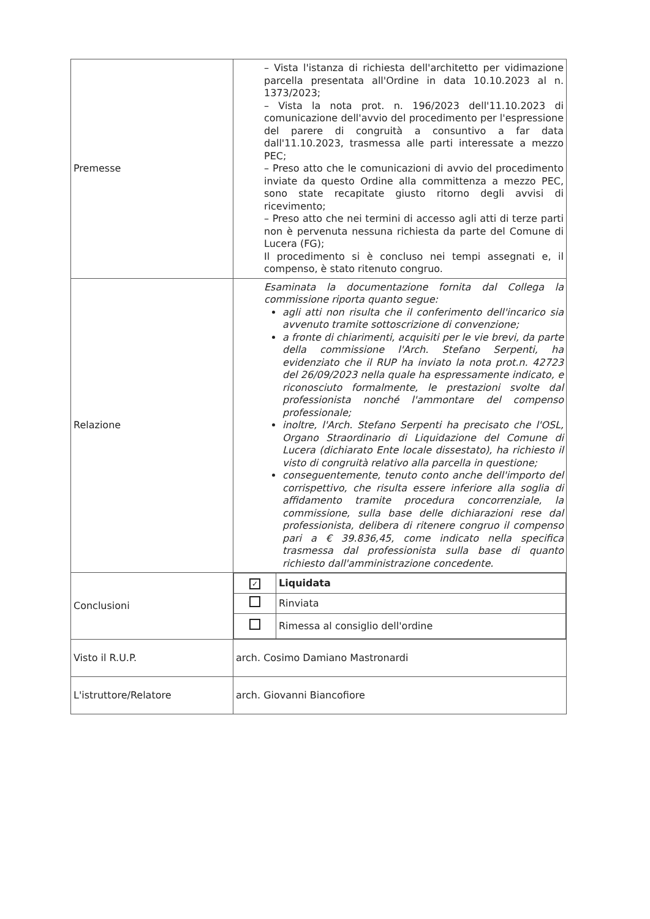| Premesse | – Vista l'istanza di richiesta dell'architetto per vidimazione parcella presentata all'Ordine in data 10.10.2023 al n. 1373/2023; – Vista la nota prot. n. 196/2023 dell'11.10.2023 di comunicazione dell'avvio del procedimento per l'espressione del parere di congruità a consuntivo a far data dall'11.10.2023, trasmessa alle parti interessate a mezzo PEC; – Preso atto che le comunicazioni di avvio del procedimento inviate da questo Ordine alla committenza a mezzo PEC, sono state recapitate giusto ritorno degli avvisi di ricevimento; – Preso atto che nei termini di accesso agli atti di terze parti non è pervenuta nessuna richiesta da parte del Comune di Lucera (FG); Il procedimento si è concluso nei tempi assegnati e, il compenso, è stato ritenuto congruo. |
| Relazione | Esaminata la documentazione fornita dal Collega la commissione riporta quanto segue: agli atti non risulta che il conferimento dell'incarico sia avvenuto tramite sottoscrizione di convenzione; a fronte di chiarimenti, acquisiti per le vie brevi, da parte della commissione l'Arch. Stefano Serpenti, ha evidenziato che il RUP ha inviato la nota prot.n. 42723 del 26/09/2023 nella quale ha espressamente indicato, e riconosciuto formalmente, le prestazioni svolte dal professionista nonché l'ammontare del compenso professionale; inoltre, l'Arch. Stefano Serpenti ha precisato che l'OSL, Organo Straordinario di Liquidazione del Comune di Lucera (dichiarato Ente locale dissestato), ha richiesto il visto di congruità relativo alla parcella in questione; conseguentemente, tenuto conto anche dell'importo del corrispettivo, che risulta essere inferiore alla soglia di affidamento tramite procedura concorrenziale, la commissione, sulla base delle dichiarazioni rese dal professionista, delibera di ritenere congruo il compenso pari a € 39.836,45, come indicato nella specifica trasmessa dal professionista sulla base di quanto richiesto dall'amministrazione concedente. |
| Conclusioni | / ✓ / Liquidata / / / Rinviata / / / Rimessa al consiglio dell'ordine / |
| Visto il R.U.P. | arch. Cosimo Damiano Mastronardi |
| L'istruttore/Relatore | arch. Giovanni Biancofiore |